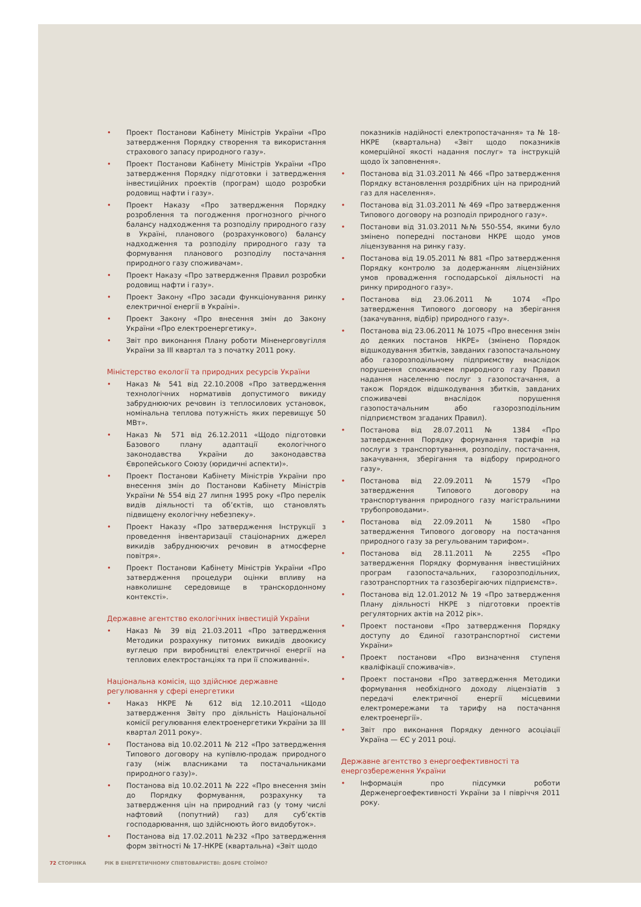• Проект Постанови Кабінету Міністрів України «Про затвердження Порядку створення та використання страхового запасу природного газу».
• Проект Постанови Кабінету Міністрів України «Про затвердження Порядку підготовки і затвердження інвестиційних проектів (програм) щодо розробки родовищ нафти і газу».
• Проект Наказу «Про затвердження Порядку розроблення та погодження прогнозного річного балансу надходження та розподілу природного газу в Україні, планового (розрахункового) балансу надходження та розподілу природного газу та формування планового розподілу постачання природного газу споживачам».
• Проект Наказу «Про затвердження Правил розробки родовищ нафти і газу».
• Проект Закону «Про засади функціонування ринку електричної енергії в Україні».
• Проект Закону «Про внесення змін до Закону України «Про електроенергетику».
• Звіт про виконання Плану роботи Міненерговугілля України за III квартал та з початку 2011 року.
Міністерство екології та природних ресурсів України
• Наказ № 541 від 22.10.2008 «Про затвердження технологічних нормативів допустимого викиду забруднюючих речовин із теплосилових установок, номінальна теплова потужність яких перевищує 50 МВт».
• Наказ № 571 від 26.12.2011 «Щодо підготовки Базового плану адаптації екологічного законодавства України до законодавства Європейського Союзу (юридичні аспекти)».
• Проект Постанови Кабінету Міністрів України про внесення змін до Постанови Кабінету Міністрів України № 554 від 27 липня 1995 року «Про перелік видів діяльності та об’єктів, що становлять підвищену екологічну небезпеку».
• Проект Наказу «Про затвердження Інструкції з проведення інвентаризації стаціонарних джерел викидів забруднюючих речовин в атмосферне повітря».
• Проект Постанови Кабінету Міністрів України «Про затвердження процедури оцінки впливу на навколишнє середовище в транскордонному контексті».
Державне агентство екологічних інвестицій України
• Наказ № 39 від 21.03.2011 «Про затвердження Методики розрахунку питомих викидів двоокису вуглецю при виробництві електричної енергії на теплових електростанціях та при її споживанні».
Національна комісія, що здійснює державне регулювання у сфері енергетики
• Наказ НКРЕ № 612 від 12.10.2011 «Щодо затвердження Звіту про діяльність Національної комісії регулювання електроенергетики України за III квартал 2011 року».
• Постанова від 10.02.2011 № 212 «Про затвердження Типового договору на купівлю-продаж природного газу (між власниками та постачальниками природного газу)».
• Постанова від 10.02.2011 № 222 «Про внесення змін до Порядку формування, розрахунку та затвердження цін на природний газ (у тому числі нафтовий (попутний) газ) для суб’єктів господарювання, що здійснюють його видобуток».
• Постанова від 17.02.2011 №232 «Про затвердження форм звітності № 17-НКРЕ (квартальна) «Звіт щодо
показників надійності електропостачання» та № 18-НКРЕ (квартальна) «Звіт щодо показників комерційної якості надання послуг» та інструкцій щодо їх заповнення».
• Постанова від 31.03.2011 № 466 «Про затвердження Порядку встановлення роздрібних цін на природний газ для населення».
• Постанова від 31.03.2011 № 469 «Про затвердження Типового договору на розподіл природного газу».
• Постанови від 31.03.2011 №№ 550-554, якими було змінено попередні постанови НКРЕ щодо умов ліцензування на ринку газу.
• Постанова від 19.05.2011 № 881 «Про затвердження Порядку контролю за додержанням ліцензійних умов провадження господарської діяльності на ринку природного газу».
• Постанова від 23.06.2011 № 1074 «Про затвердження Типового договору на зберігання (закачування, відбір) природного газу».
• Постанова від 23.06.2011 № 1075 «Про внесення змін до деяких постанов НКРЕ» (змінено Порядок відшкодування збитків, завданих газопостачальному або газорозподільному підприємству внаслідок порушення споживачем природного газу Правил надання населенню послуг з газопостачання, а також Порядок відшкодування збитків, завданих споживачеві внаслідок порушення газопостачальним або газорозподільним підприємством згаданих Правил).
• Постанова від 28.07.2011 № 1384 «Про затвердження Порядку формування тарифів на послуги з транспортування, розподілу, постачання, закачування, зберігання та відбору природного газу».
• Постанова від 22.09.2011 № 1579 «Про затвердження Типового договору на транспортування природного газу магістральними трубопроводами».
• Постанова від 22.09.2011 № 1580 «Про затвердження Типового договору на постачання природного газу за регульованим тарифом».
• Постанова від 28.11.2011 № 2255 «Про затвердження Порядку формування інвестиційних програм газопостачальних, газорозподільних, газотранспортних та газозберігаючих підприємств».
• Постанова від 12.01.2012 № 19 «Про затвердження Плану діяльності НКРЕ з підготовки проектів регуляторних актів на 2012 рік».
• Проект постанови «Про затвердження Порядку доступу до Єдиної газотранспортної системи України»
• Проект постанови «Про визначення ступеня кваліфікації споживачів».
• Проект постанови «Про затвердження Методики формування необхідного доходу ліцензіатів з передачі електричної енергії місцевими електромережами та тарифу на постачання електроенергії».
• Звіт про виконання Порядку денного асоціації Україна — ЄС у 2011 році.
Державне агентство з енергоефективності та енергозбереження України
• Інформація про підсумки роботи Держенергоефективності України за I півріччя 2011 року.
72 СТОРІНКА РІК В ЕНЕРГЕТИЧНОМУ СПІВТОВАРИСТВІ: ДОБРЕ СТОЇМО?